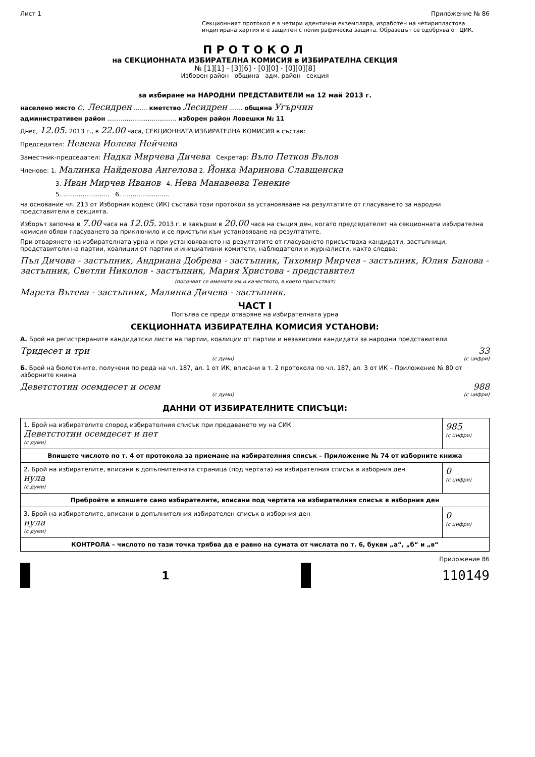Лист 1 Приложение № 86
Секционният протокол е в четири идентични екземпляра, изработен на четирипластова индигирана хартия и е защитен с полиграфическа защита. Образецът се одобрява от ЦИК.
ПРОТОКОЛ
на СЕКЦИОННАТА ИЗБИРАТЕЛНА КОМИСИЯ в ИЗБИРАТЕЛНА СЕКЦИЯ
№ [1][1] - [3][6] - [0][0] - [0][0][8]
Изборен район община адм. район секция
за избиране на НАРОДНИ ПРЕДСТАВИТЕЛИ на 12 май 2013 г.
населено място с. Лесидрен ....... кметство Лесидрен ....... община Угърчин
административен район .................................... изборен район Ловешки № 11
Днес, 12.05. 2013 г., в 22.00 часа, СЕКЦИОННАТА ИЗБИРАТЕЛНА КОМИСИЯ в състав:
Председател: Невена Иолева Нейчева
Заместник-председател: Надка Мирчева Дичева Секретар: Вълo Петков Вълов
Членове: 1. Малинка Найденова Ангелова 2. Йонка Маринова Славщенска
3. Иван Мирчев Иванов 4. Нева Манавеева Тенекие
5. ........................ 6. ........................
на основание чл. 213 от Изборния кодекс (ИК) състави този протокол за установяване на резултатите от гласуването за народни представители в секцията.
Изборът започна в 7.00 часа на 12.05. 2013 г. и завърши в 20.00 часа на същия ден, когато председателят на секционната избирателна комисия обяви гласуването за приключило и се пристъпи към установяване на резултатите.
При отварянето на избирателната урна и при установяването на резултатите от гласуването присъстваха кандидати, застъпници, представители на партии, коалиции от партии и инициативни комитети, наблюдатели и журналисти, както следва:
Пъл Дичова - застъпник, Андриана Добрева - застъпник, Тихомир Мирчев - застъпник, Юлия Банова - застъпник, Светли Николов - застъпник, Мария Христова - представител
(посочват се имената им и качеството, в което присъстват)
Марета Вътева - застъпник, Малинка Дичева - застъпник.
ЧАСТ I
Попълва се преди отваряне на избирателната урна
СЕКЦИОННАТА ИЗБИРАТЕЛНА КОМИСИЯ УСТАНОВИ:
А. Брой на регистрираните кандидатски листи на партии, коалиции от партии и независими кандидати за народни представители
Тридесет и три 33
(с думи) (с цифри)
Б. Брой на бюлетините, получени по реда на чл. 187, ал. 1 от ИК, вписани в т. 2 протокола по чл. 187, ал. 3 от ИК – Приложение № 80 от изборните книжа
Деветстотин осемдесет и осем 988
(с думи) (с цифри)
ДАННИ ОТ ИЗБИРАТЕЛНИТЕ СПИСЪЦИ:
| 1. Брой на избирателите според избирателния списък при предаването му на СИК Деветстотин осемдесет и пет (с думи) | 985 (с цифри) |
| Впишете числото по т. 4 от протокола за приемане на избирателния списък – Приложение № 74 от изборните книжа | |
| 2. Брой на избирателите, вписани в допълнителната страница (под чертата) на избирателния списък в изборния ден нула (с думи) | 0 (с цифри) |
| Пребройте и впишете само избирателите, вписани под чертата на избирателния списък в изборния ден | |
| 3. Брой на избирателите, вписани в допълнителния избирателен списък в изборния ден нула (с думи) | 0 (с цифри) |
| КОНТРОЛА – числото по тази точка трябва да е равно на сумата от числата по т. 6, букви „а“, „б“ и „в“ | |
Приложение 86
1 110149